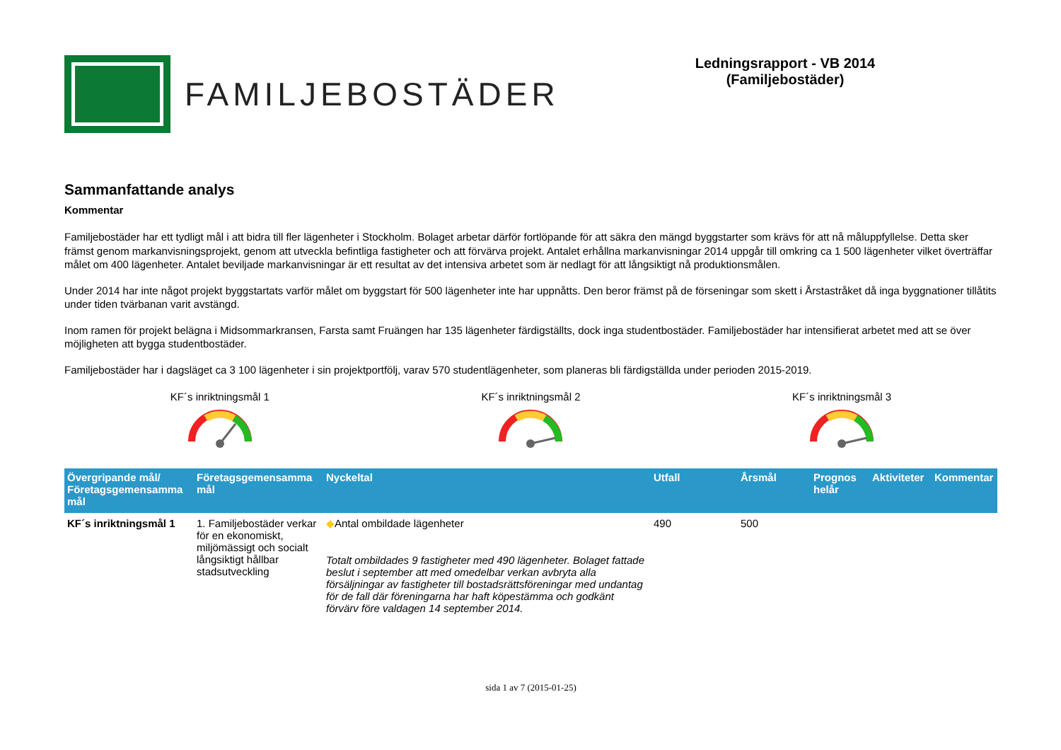FAMILJEBOSTÄDER
Ledningsrapport - VB 2014
(Familjebostäder)
Sammanfattande analys
Kommentar
Familjebostäder har ett tydligt mål i att bidra till fler lägenheter i Stockholm. Bolaget arbetar därför fortlöpande för att säkra den mängd byggstarter som krävs för att nå måluppfyllelse. Detta sker främst genom markanvisningsprojekt, genom att utveckla befintliga fastigheter och att förvärva projekt. Antalet erhållna markanvisningar 2014 uppgår till omkring ca 1 500 lägenheter vilket överträffar målet om 400 lägenheter. Antalet beviljade markanvisningar är ett resultat av det intensiva arbetet som är nedlagt för att långsiktigt nå produktionsmålen.
Under 2014 har inte något projekt byggstartats varför målet om byggstart för 500 lägenheter inte har uppnåtts. Den beror främst på de förseningar som skett i Årstastråket då inga byggnationer tillåtits under tiden tvärbanan varit avstängd.
Inom ramen för projekt belägna i Midsommarkransen, Farsta samt Fruängen har 135 lägenheter färdigställts, dock inga studentbostäder. Familjebostäder har intensifierat arbetet med att se över möjligheten att bygga studentbostäder.
Familjebostäder har i dagsläget ca 3 100 lägenheter i sin projektportfölj, varav 570 studentlägenheter, som planeras bli färdigställda under perioden 2015-2019.
KF´s inriktningsmål 1
KF´s inriktningsmål 2
KF´s inriktningsmål 3
| Övergripande mål/ Företagsgemensamma mål | Företagsgemensamma mål | Nyckeltal | Utfall | Årsmål | Prognos helår | Aktiviteter | Kommentar |
| --- | --- | --- | --- | --- | --- | --- | --- |
| KF´s inriktningsmål 1 | 1. Familjebostäder verkar för en ekonomiskt, miljömässigt och socialt långsiktigt hållbar stadsutveckling | ◆ Antal ombildade lägenheter Totalt ombildades 9 fastigheter med 490 lägenheter. Bolaget fattade beslut i september att med omedelbar verkan avbryta alla försäljningar av fastigheter till bostadsrättsföreningar med undantag för de fall där föreningarna har haft köpestämma och godkänt förvärv före valdagen 14 september 2014. | 490 | 500 | | | |
sida 1 av 7 (2015-01-25)